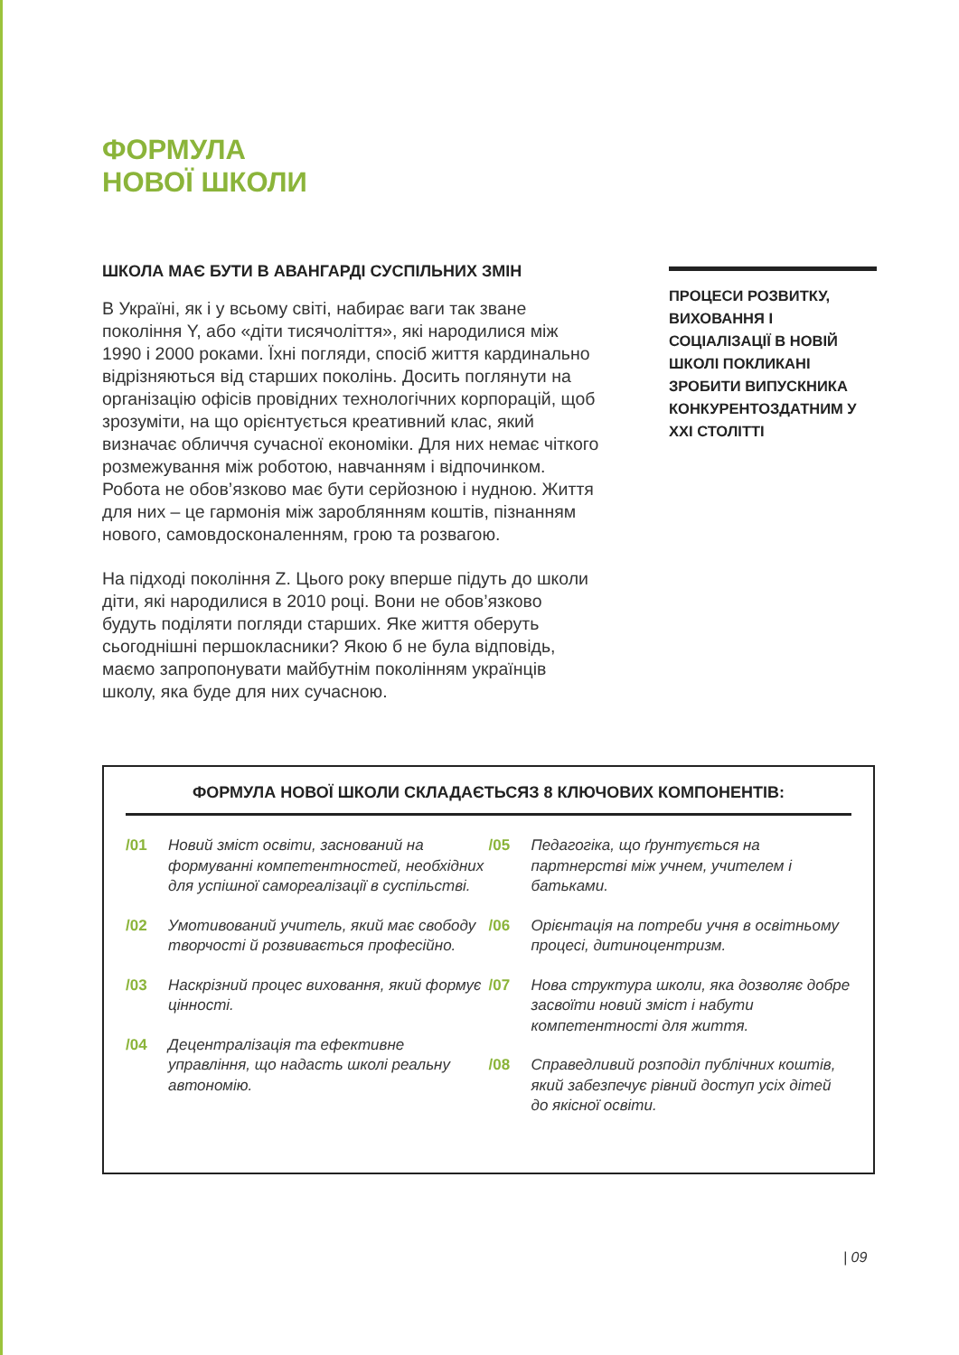ФОРМУЛА
НОВОЇ ШКОЛИ
ШКОЛА МАЄ БУТИ В АВАНГАРДІ СУСПІЛЬНИХ ЗМІН
В Україні, як і у всьому світі, набирає ваги так зване покоління Y, або «діти тисячоліття», які народилися між 1990 і 2000 роками. Їхні погляди, спосіб життя кардинально відрізняються від старших поколінь. Досить поглянути на організацію офісів провідних технологічних корпорацій, щоб зрозуміти, на що орієнтується креативний клас, який визначає обличчя сучасної економіки. Для них немає чіткого розмежування між роботою, навчанням і відпочинком. Робота не обов’язково має бути серйозною і нудною. Життя для них – це гармонія між зароблянням коштів, пізнанням нового, самовдосконаленням, грою та розвагою.
На підході покоління Z. Цього року вперше підуть до школи діти, які народилися в 2010 році. Вони не обов’язково будуть поділяти погляди старших. Яке життя оберуть сьогоднішні першокласники? Якою б не була відповідь, маємо запропонувати майбутнім поколінням українців школу, яка буде для них сучасною.
ПРОЦЕСИ РОЗВИТКУ, ВИХОВАННЯ І СОЦІАЛІЗАЦІЇ В НОВІЙ ШКОЛІ ПОКЛИКАНІ ЗРОБИТИ ВИПУСКНИКА КОНКУРЕНТОЗДАТНИМ У XXI СТОЛІТТІ
ФОРМУЛА НОВОЇ ШКОЛИ СКЛАДАЄТЬСЯЗ 8 КЛЮЧОВИХ КОМПОНЕНТІВ:
/01 Новий зміст освіти, заснований на формуванні компетентностей, необхідних для успішної самореалізації в суспільстві.
/02 Умотивований учитель, який має свободу творчості й розвивається професійно.
/03 Наскрізний процес виховання, який формує цінності.
/04 Децентралізація та ефективне управління, що надасть школі реальну автономію.
/05 Педагогіка, що ґрунтується на партнерстві між учнем, учителем і батьками.
/06 Орієнтація на потреби учня в освітньому процесі, дитиноцентризм.
/07 Нова структура школи, яка дозволяє добре засвоїти новий зміст і набути компетентності для життя.
/08 Справедливий розподіл публічних коштів, який забезпечує рівний доступ усіх дітей до якісної освіти.
| 09